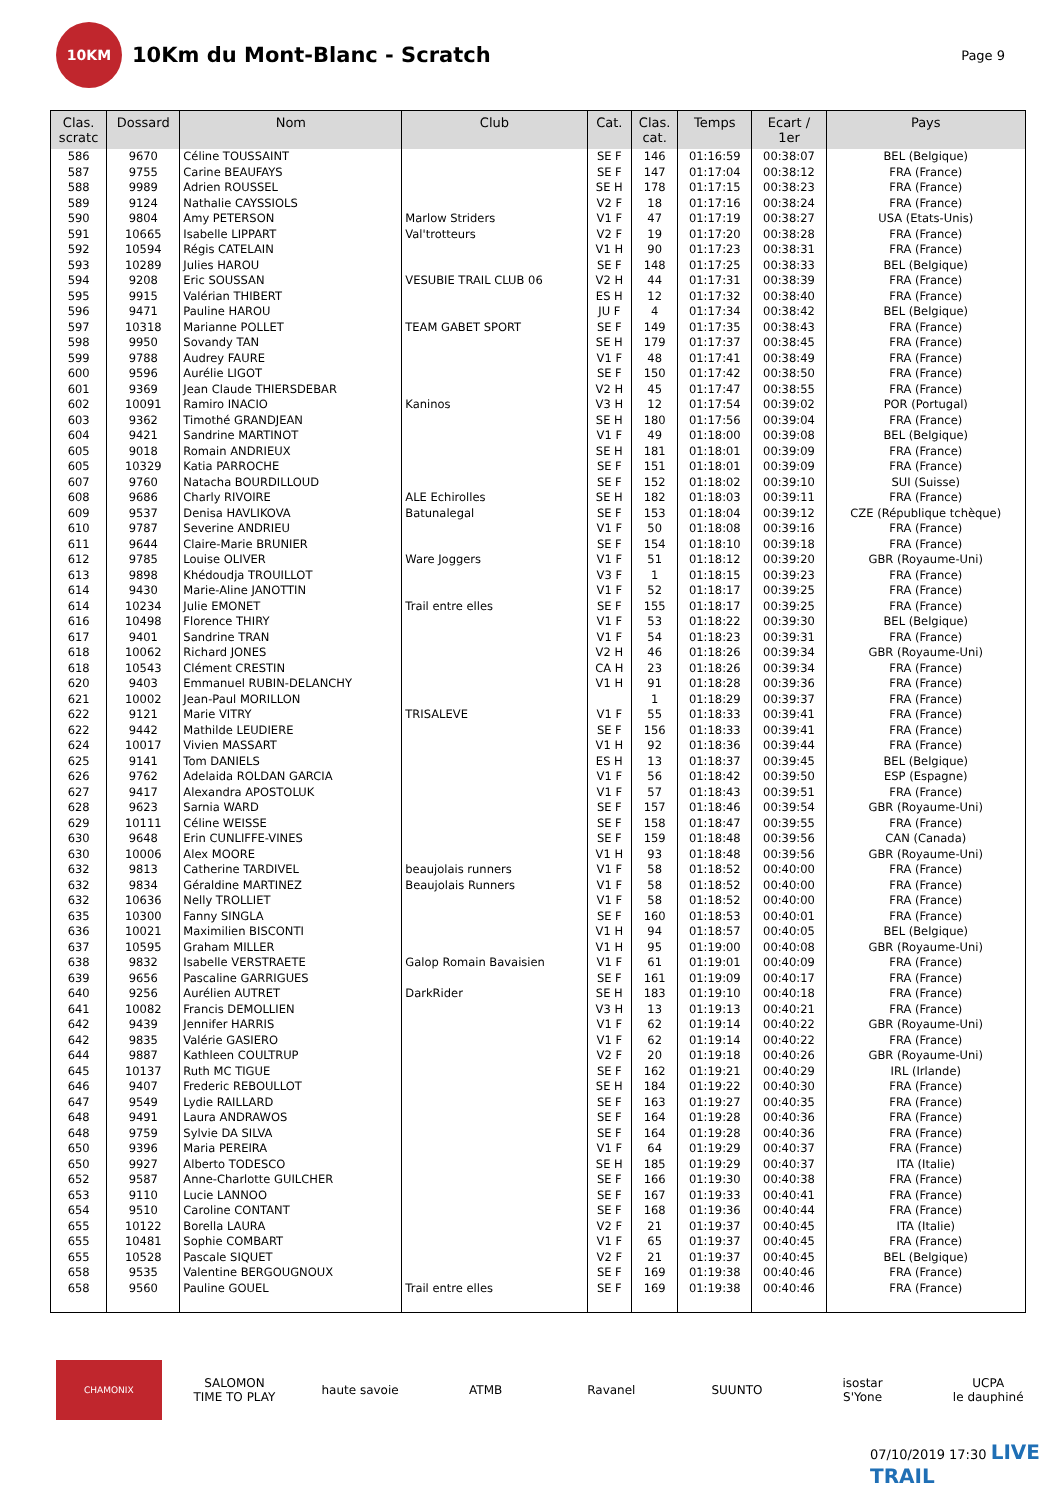10KM
10Km du Mont-Blanc - Scratch
Page 9
| Clas. scratc | Dossard | Nom | Club | Cat. | Clas. cat. | Temps | Ecart / 1er | Pays |
| --- | --- | --- | --- | --- | --- | --- | --- | --- |
| 586 | 9670 | Céline TOUSSAINT | | SE F | 146 | 01:16:59 | 00:38:07 | BEL (Belgique) |
| 587 | 9755 | Carine BEAUFAYS | | SE F | 147 | 01:17:04 | 00:38:12 | FRA (France) |
| 588 | 9989 | Adrien ROUSSEL | | SE H | 178 | 01:17:15 | 00:38:23 | FRA (France) |
| 589 | 9124 | Nathalie CAYSSIOLS | | V2 F | 18 | 01:17:16 | 00:38:24 | FRA (France) |
| 590 | 9804 | Amy PETERSON | Marlow Striders | V1 F | 47 | 01:17:19 | 00:38:27 | USA (Etats-Unis) |
| 591 | 10665 | Isabelle LIPPART | Val'trotteurs | V2 F | 19 | 01:17:20 | 00:38:28 | FRA (France) |
| 592 | 10594 | Régis CATELAIN | | V1 H | 90 | 01:17:23 | 00:38:31 | FRA (France) |
| 593 | 10289 | Julies HAROU | | SE F | 148 | 01:17:25 | 00:38:33 | BEL (Belgique) |
| 594 | 9208 | Eric SOUSSAN | VESUBIE TRAIL CLUB 06 | V2 H | 44 | 01:17:31 | 00:38:39 | FRA (France) |
| 595 | 9915 | Valérian THIBERT | | ES H | 12 | 01:17:32 | 00:38:40 | FRA (France) |
| 596 | 9471 | Pauline HAROU | | JU F | 4 | 01:17:34 | 00:38:42 | BEL (Belgique) |
| 597 | 10318 | Marianne POLLET | TEAM GABET SPORT | SE F | 149 | 01:17:35 | 00:38:43 | FRA (France) |
| 598 | 9950 | Sovandy TAN | | SE H | 179 | 01:17:37 | 00:38:45 | FRA (France) |
| 599 | 9788 | Audrey FAURE | | V1 F | 48 | 01:17:41 | 00:38:49 | FRA (France) |
| 600 | 9596 | Aurélie LIGOT | | SE F | 150 | 01:17:42 | 00:38:50 | FRA (France) |
| 601 | 9369 | Jean Claude THIERSDEBAR | | V2 H | 45 | 01:17:47 | 00:38:55 | FRA (France) |
| 602 | 10091 | Ramiro INACIO | Kaninos | V3 H | 12 | 01:17:54 | 00:39:02 | POR (Portugal) |
| 603 | 9362 | Timothé GRANDJEAN | | SE H | 180 | 01:17:56 | 00:39:04 | FRA (France) |
| 604 | 9421 | Sandrine MARTINOT | | V1 F | 49 | 01:18:00 | 00:39:08 | BEL (Belgique) |
| 605 | 9018 | Romain ANDRIEUX | | SE H | 181 | 01:18:01 | 00:39:09 | FRA (France) |
| 605 | 10329 | Katia PARROCHE | | SE F | 151 | 01:18:01 | 00:39:09 | FRA (France) |
| 607 | 9760 | Natacha BOURDILLOUD | | SE F | 152 | 01:18:02 | 00:39:10 | SUI (Suisse) |
| 608 | 9686 | Charly RIVOIRE | ALE Echirolles | SE H | 182 | 01:18:03 | 00:39:11 | FRA (France) |
| 609 | 9537 | Denisa HAVLIKOVA | Batunalegal | SE F | 153 | 01:18:04 | 00:39:12 | CZE (République tchèque) |
| 610 | 9787 | Severine ANDRIEU | | V1 F | 50 | 01:18:08 | 00:39:16 | FRA (France) |
| 611 | 9644 | Claire-Marie BRUNIER | | SE F | 154 | 01:18:10 | 00:39:18 | FRA (France) |
| 612 | 9785 | Louise OLIVER | Ware Joggers | V1 F | 51 | 01:18:12 | 00:39:20 | GBR (Royaume-Uni) |
| 613 | 9898 | Khédoudja TROUILLOT | | V3 F | 1 | 01:18:15 | 00:39:23 | FRA (France) |
| 614 | 9430 | Marie-Aline JANOTTIN | | V1 F | 52 | 01:18:17 | 00:39:25 | FRA (France) |
| 614 | 10234 | Julie EMONET | Trail entre elles | SE F | 155 | 01:18:17 | 00:39:25 | FRA (France) |
| 616 | 10498 | Florence THIRY | | V1 F | 53 | 01:18:22 | 00:39:30 | BEL (Belgique) |
| 617 | 9401 | Sandrine TRAN | | V1 F | 54 | 01:18:23 | 00:39:31 | FRA (France) |
| 618 | 10062 | Richard JONES | | V2 H | 46 | 01:18:26 | 00:39:34 | GBR (Royaume-Uni) |
| 618 | 10543 | Clément CRESTIN | | CA H | 23 | 01:18:26 | 00:39:34 | FRA (France) |
| 620 | 9403 | Emmanuel RUBIN-DELANCHY | | V1 H | 91 | 01:18:28 | 00:39:36 | FRA (France) |
| 621 | 10002 | Jean-Paul MORILLON | | | 1 | 01:18:29 | 00:39:37 | FRA (France) |
| 622 | 9121 | Marie VITRY | TRISALEVE | V1 F | 55 | 01:18:33 | 00:39:41 | FRA (France) |
| 622 | 9442 | Mathilde LEUDIERE | | SE F | 156 | 01:18:33 | 00:39:41 | FRA (France) |
| 624 | 10017 | Vivien MASSART | | V1 H | 92 | 01:18:36 | 00:39:44 | FRA (France) |
| 625 | 9141 | Tom DANIELS | | ES H | 13 | 01:18:37 | 00:39:45 | BEL (Belgique) |
| 626 | 9762 | Adelaida ROLDAN GARCIA | | V1 F | 56 | 01:18:42 | 00:39:50 | ESP (Espagne) |
| 627 | 9417 | Alexandra APOSTOLUK | | V1 F | 57 | 01:18:43 | 00:39:51 | FRA (France) |
| 628 | 9623 | Sarnia WARD | | SE F | 157 | 01:18:46 | 00:39:54 | GBR (Royaume-Uni) |
| 629 | 10111 | Céline WEISSE | | SE F | 158 | 01:18:47 | 00:39:55 | FRA (France) |
| 630 | 9648 | Erin CUNLIFFE-VINES | | SE F | 159 | 01:18:48 | 00:39:56 | CAN (Canada) |
| 630 | 10006 | Alex MOORE | | V1 H | 93 | 01:18:48 | 00:39:56 | GBR (Royaume-Uni) |
| 632 | 9813 | Catherine TARDIVEL | beaujolais runners | V1 F | 58 | 01:18:52 | 00:40:00 | FRA (France) |
| 632 | 9834 | Géraldine MARTINEZ | Beaujolais Runners | V1 F | 58 | 01:18:52 | 00:40:00 | FRA (France) |
| 632 | 10636 | Nelly TROLLIET | | V1 F | 58 | 01:18:52 | 00:40:00 | FRA (France) |
| 635 | 10300 | Fanny SINGLA | | SE F | 160 | 01:18:53 | 00:40:01 | FRA (France) |
| 636 | 10021 | Maximilien BISCONTI | | V1 H | 94 | 01:18:57 | 00:40:05 | BEL (Belgique) |
| 637 | 10595 | Graham MILLER | | V1 H | 95 | 01:19:00 | 00:40:08 | GBR (Royaume-Uni) |
| 638 | 9832 | Isabelle VERSTRAETE | Galop Romain Bavaisien | V1 F | 61 | 01:19:01 | 00:40:09 | FRA (France) |
| 639 | 9656 | Pascaline GARRIGUES | | SE F | 161 | 01:19:09 | 00:40:17 | FRA (France) |
| 640 | 9256 | Aurélien AUTRET | DarkRider | SE H | 183 | 01:19:10 | 00:40:18 | FRA (France) |
| 641 | 10082 | Francis DEMOLLIEN | | V3 H | 13 | 01:19:13 | 00:40:21 | FRA (France) |
| 642 | 9439 | Jennifer HARRIS | | V1 F | 62 | 01:19:14 | 00:40:22 | GBR (Royaume-Uni) |
| 642 | 9835 | Valérie GASIERO | | V1 F | 62 | 01:19:14 | 00:40:22 | FRA (France) |
| 644 | 9887 | Kathleen COULTRUP | | V2 F | 20 | 01:19:18 | 00:40:26 | GBR (Royaume-Uni) |
| 645 | 10137 | Ruth MC TIGUE | | SE F | 162 | 01:19:21 | 00:40:29 | IRL (Irlande) |
| 646 | 9407 | Frederic REBOULLOT | | SE H | 184 | 01:19:22 | 00:40:30 | FRA (France) |
| 647 | 9549 | Lydie RAILLARD | | SE F | 163 | 01:19:27 | 00:40:35 | FRA (France) |
| 648 | 9491 | Laura ANDRAWOS | | SE F | 164 | 01:19:28 | 00:40:36 | FRA (France) |
| 648 | 9759 | Sylvie DA SILVA | | SE F | 164 | 01:19:28 | 00:40:36 | FRA (France) |
| 650 | 9396 | Maria PEREIRA | | V1 F | 64 | 01:19:29 | 00:40:37 | FRA (France) |
| 650 | 9927 | Alberto TODESCO | | SE H | 185 | 01:19:29 | 00:40:37 | ITA (Italie) |
| 652 | 9587 | Anne-Charlotte GUILCHER | | SE F | 166 | 01:19:30 | 00:40:38 | FRA (France) |
| 653 | 9110 | Lucie LANNOO | | SE F | 167 | 01:19:33 | 00:40:41 | FRA (France) |
| 654 | 9510 | Caroline CONTANT | | SE F | 168 | 01:19:36 | 00:40:44 | FRA (France) |
| 655 | 10122 | Borella LAURA | | V2 F | 21 | 01:19:37 | 00:40:45 | ITA (Italie) |
| 655 | 10481 | Sophie COMBART | | V1 F | 65 | 01:19:37 | 00:40:45 | FRA (France) |
| 655 | 10528 | Pascale SIQUET | | V2 F | 21 | 01:19:37 | 00:40:45 | BEL (Belgique) |
| 658 | 9535 | Valentine BERGOUGNOUX | | SE F | 169 | 01:19:38 | 00:40:46 | FRA (France) |
| 658 | 9560 | Pauline GOUEL | Trail entre elles | SE F | 169 | 01:19:38 | 00:40:46 | FRA (France) |
CHAMONIX
SALOMON
TIME TO PLAY
haute savoie ATMB Ravanel SUUNTO
isostar
S'Yone
UCPA
le dauphiné
07/10/2019 17:30 LIVE TRAIL